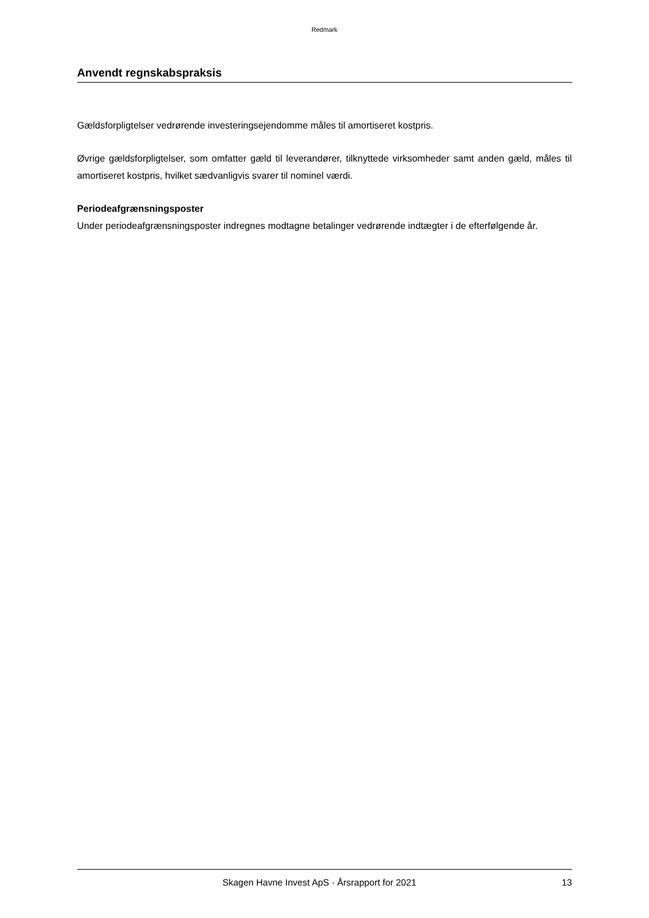Redmark
Anvendt regnskabspraksis
Gældsforpligtelser vedrørende investeringsejendomme måles til amortiseret kostpris.
Øvrige gældsforpligtelser, som omfatter gæld til leverandører, tilknyttede virksomheder samt anden gæld, måles til amortiseret kostpris, hvilket sædvanligvis svarer til nominel værdi.
Periodeafgrænsningsposter
Under periodeafgrænsningsposter indregnes modtagne betalinger vedrørende indtægter i de efterfølgende år.
Skagen Havne Invest ApS · Årsrapport for 2021 13